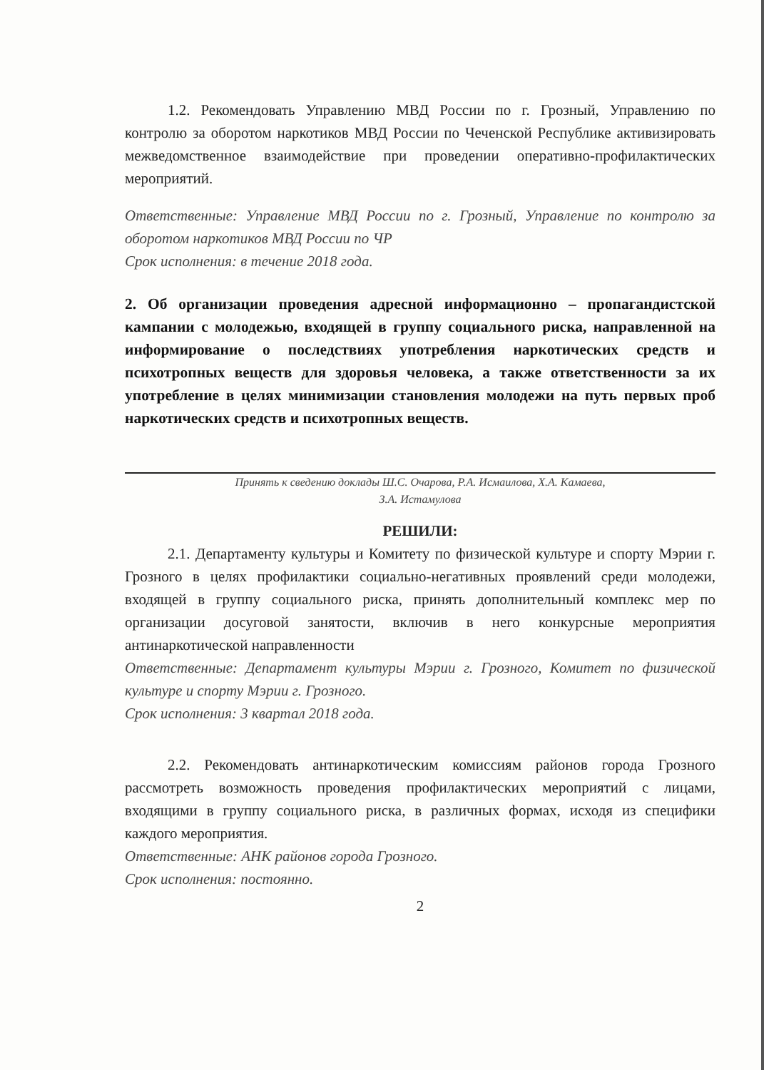1.2. Рекомендовать Управлению МВД России по г. Грозный, Управлению по контролю за оборотом наркотиков МВД России по Чеченской Республике активизировать межведомственное взаимодействие при проведении оперативно-профилактических мероприятий.
Ответственные: Управление МВД России по г. Грозный, Управление по контролю за оборотом наркотиков МВД России по ЧР
Срок исполнения: в течение 2018 года.
2. Об организации проведения адресной информационно – пропагандистской кампании с молодежью, входящей в группу социального риска, направленной на информирование о последствиях употребления наркотических средств и психотропных веществ для здоровья человека, а также ответственности за их употребление в целях минимизации становления молодежи на путь первых проб наркотических средств и психотропных веществ.
Принять к сведению доклады Ш.С. Очарова, Р.А. Исмаилова, Х.А. Камаева,
З.А. Истамулова
РЕШИЛИ:
2.1. Департаменту культуры и Комитету по физической культуре и спорту Мэрии г. Грозного в целях профилактики социально-негативных проявлений среди молодежи, входящей в группу социального риска, принять дополнительный комплекс мер по организации досуговой занятости, включив в него конкурсные мероприятия антинаркотической направленности
Ответственные: Департамент культуры Мэрии г. Грозного, Комитет по физической культуре и спорту Мэрии г. Грозного.
Срок исполнения: 3 квартал 2018 года.
2.2. Рекомендовать антинаркотическим комиссиям районов города Грозного рассмотреть возможность проведения профилактических мероприятий с лицами, входящими в группу социального риска, в различных формах, исходя из специфики каждого мероприятия.
Ответственные: АНК районов города Грозного.
Срок исполнения: постоянно.
2